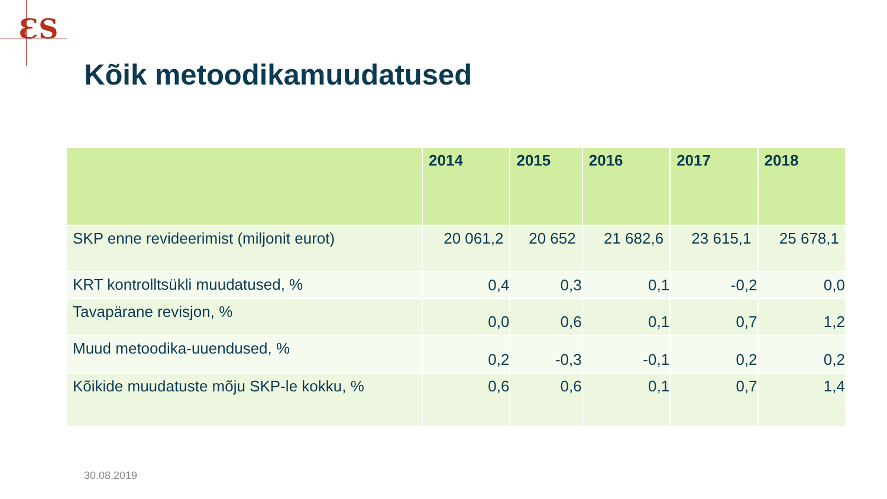ƐS
Kõik metoodikamuudatused
| | 2014 | 2015 | 2016 | 2017 | 2018 |
| --- | --- | --- | --- | --- | --- |
| SKP enne revideerimist (miljonit eurot) | 20 061,2 | 20 652 | 21 682,6 | 23 615,1 | 25 678,1 |
| KRT kontrolltsükli muudatused, % | 0,4 | 0,3 | 0,1 | -0,2 | 0,0 |
| Tavapärane revisjon, % | 0,0 | 0,6 | 0,1 | 0,7 | 1,2 |
| Muud metoodika-uuendused, % | 0,2 | -0,3 | -0,1 | 0,2 | 0,2 |
| Kõikide muudatuste mõju SKP-le kokku, % | 0,6 | 0,6 | 0,1 | 0,7 | 1,4 |
30.08.2019